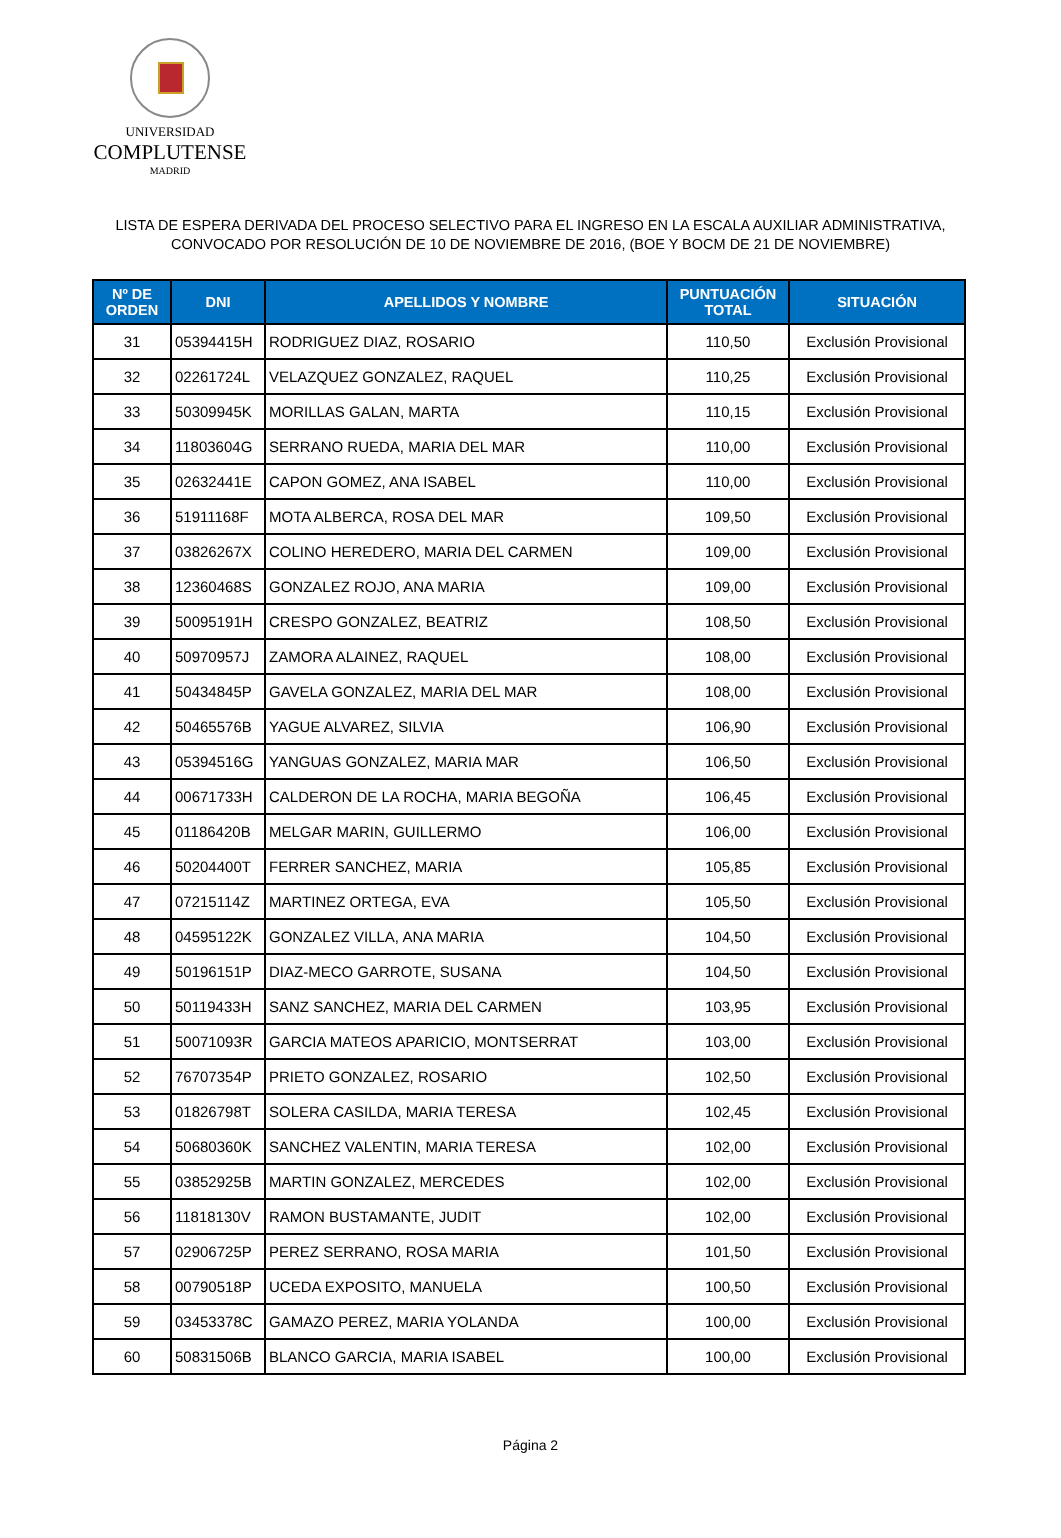UNIVERSIDAD
COMPLUTENSE
MADRID
LISTA DE ESPERA DERIVADA DEL PROCESO SELECTIVO PARA EL INGRESO EN LA ESCALA AUXILIAR ADMINISTRATIVA,
CONVOCADO POR RESOLUCIÓN DE 10 DE NOVIEMBRE DE 2016, (BOE Y BOCM DE 21 DE NOVIEMBRE)
| Nº DE ORDEN | DNI | APELLIDOS Y NOMBRE | PUNTUACIÓN TOTAL | SITUACIÓN |
| --- | --- | --- | --- | --- |
| 31 | 05394415H | RODRIGUEZ DIAZ, ROSARIO | 110,50 | Exclusión Provisional |
| 32 | 02261724L | VELAZQUEZ GONZALEZ, RAQUEL | 110,25 | Exclusión Provisional |
| 33 | 50309945K | MORILLAS GALAN, MARTA | 110,15 | Exclusión Provisional |
| 34 | 11803604G | SERRANO RUEDA, MARIA DEL MAR | 110,00 | Exclusión Provisional |
| 35 | 02632441E | CAPON GOMEZ, ANA ISABEL | 110,00 | Exclusión Provisional |
| 36 | 51911168F | MOTA ALBERCA, ROSA DEL MAR | 109,50 | Exclusión Provisional |
| 37 | 03826267X | COLINO HEREDERO, MARIA DEL CARMEN | 109,00 | Exclusión Provisional |
| 38 | 12360468S | GONZALEZ ROJO, ANA MARIA | 109,00 | Exclusión Provisional |
| 39 | 50095191H | CRESPO GONZALEZ, BEATRIZ | 108,50 | Exclusión Provisional |
| 40 | 50970957J | ZAMORA ALAINEZ, RAQUEL | 108,00 | Exclusión Provisional |
| 41 | 50434845P | GAVELA GONZALEZ, MARIA DEL MAR | 108,00 | Exclusión Provisional |
| 42 | 50465576B | YAGUE ALVAREZ, SILVIA | 106,90 | Exclusión Provisional |
| 43 | 05394516G | YANGUAS GONZALEZ, MARIA MAR | 106,50 | Exclusión Provisional |
| 44 | 00671733H | CALDERON DE LA ROCHA, MARIA BEGOÑA | 106,45 | Exclusión Provisional |
| 45 | 01186420B | MELGAR MARIN, GUILLERMO | 106,00 | Exclusión Provisional |
| 46 | 50204400T | FERRER SANCHEZ, MARIA | 105,85 | Exclusión Provisional |
| 47 | 07215114Z | MARTINEZ ORTEGA, EVA | 105,50 | Exclusión Provisional |
| 48 | 04595122K | GONZALEZ VILLA, ANA MARIA | 104,50 | Exclusión Provisional |
| 49 | 50196151P | DIAZ-MECO GARROTE, SUSANA | 104,50 | Exclusión Provisional |
| 50 | 50119433H | SANZ SANCHEZ, MARIA DEL CARMEN | 103,95 | Exclusión Provisional |
| 51 | 50071093R | GARCIA MATEOS APARICIO, MONTSERRAT | 103,00 | Exclusión Provisional |
| 52 | 76707354P | PRIETO GONZALEZ, ROSARIO | 102,50 | Exclusión Provisional |
| 53 | 01826798T | SOLERA CASILDA, MARIA TERESA | 102,45 | Exclusión Provisional |
| 54 | 50680360K | SANCHEZ VALENTIN, MARIA TERESA | 102,00 | Exclusión Provisional |
| 55 | 03852925B | MARTIN GONZALEZ, MERCEDES | 102,00 | Exclusión Provisional |
| 56 | 11818130V | RAMON BUSTAMANTE, JUDIT | 102,00 | Exclusión Provisional |
| 57 | 02906725P | PEREZ SERRANO, ROSA MARIA | 101,50 | Exclusión Provisional |
| 58 | 00790518P | UCEDA EXPOSITO, MANUELA | 100,50 | Exclusión Provisional |
| 59 | 03453378C | GAMAZO PEREZ, MARIA YOLANDA | 100,00 | Exclusión Provisional |
| 60 | 50831506B | BLANCO GARCIA, MARIA ISABEL | 100,00 | Exclusión Provisional |
Página 2